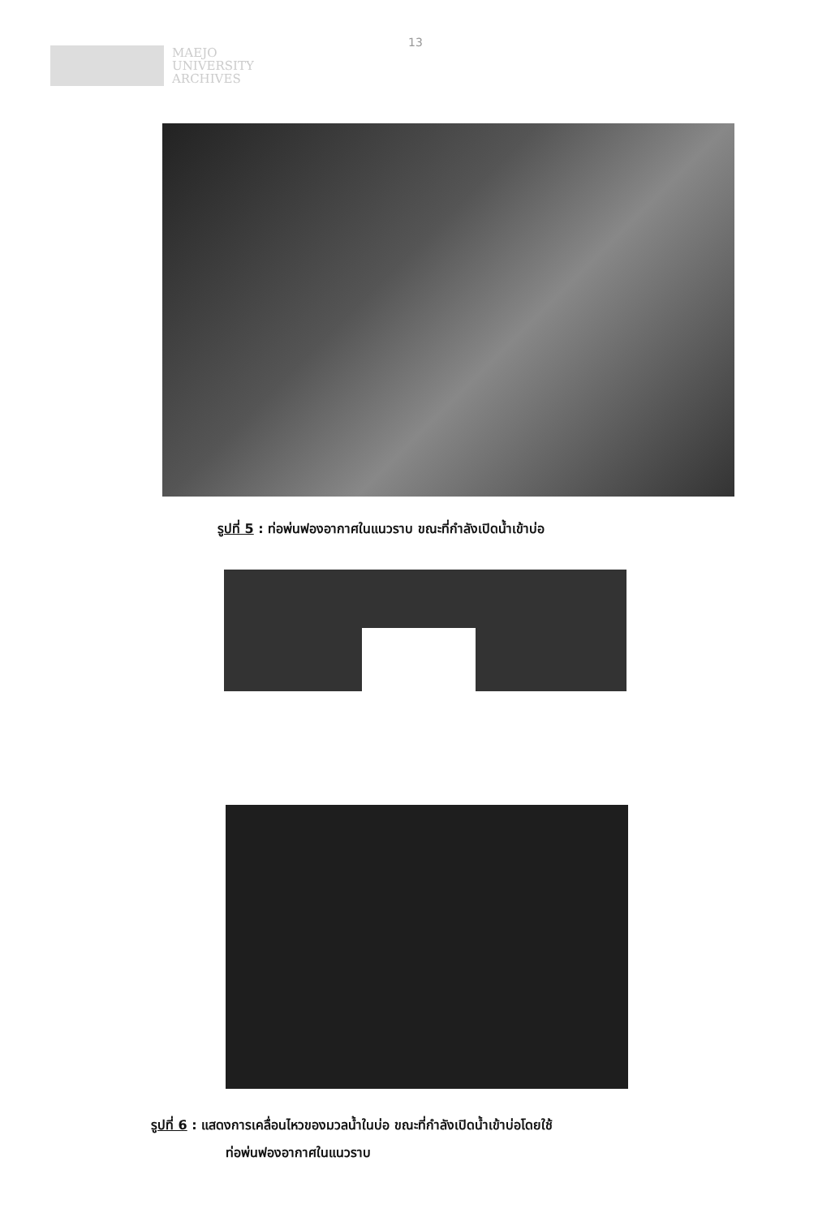MAEJO
UNIVERSITY
ARCHIVES
13
รูปที่ 5 : ท่อพ่นฟองอากาศในแนวราบ ขณะที่กำลังเปิดน้ำเข้าบ่อ
รูปที่ 6 : แสดงการเคลื่อนไหวของมวลน้ำในบ่อ ขณะที่กำลังเปิดน้ำเข้าบ่อโดยใช้
ท่อพ่นฟองอากาศในแนวราบ